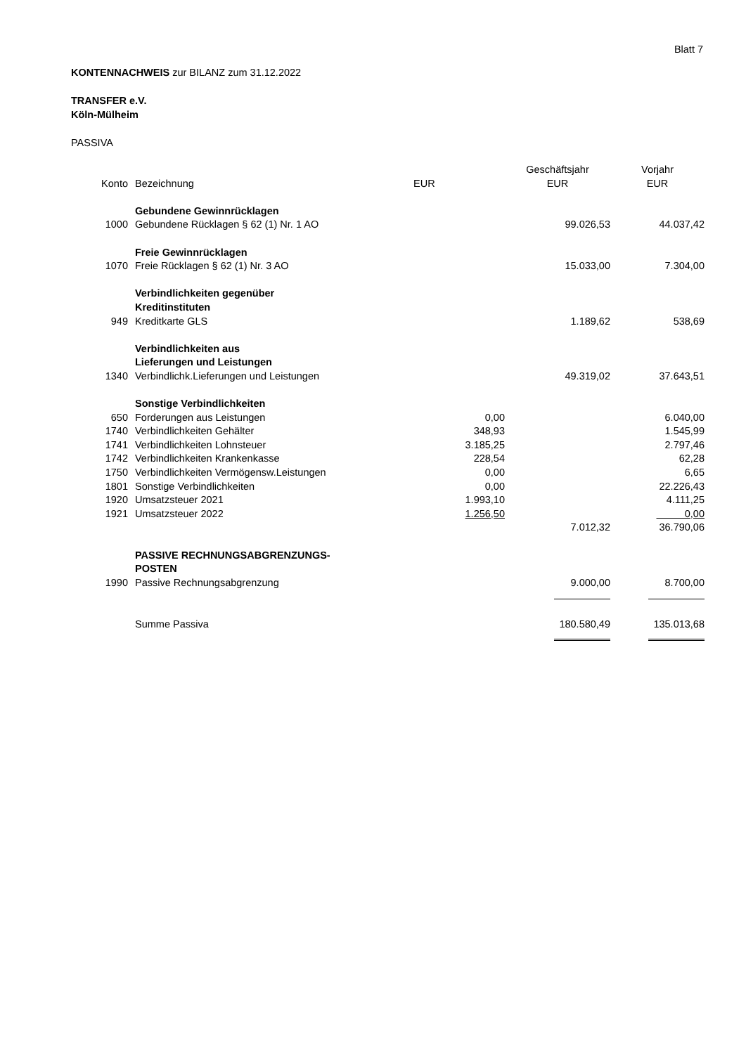Blatt 7
KONTENNACHWEIS zur BILANZ zum 31.12.2022
TRANSFER e.V.
Köln-Mülheim
PASSIVA
| | | | Geschäftsjahr | Vorjahr |
| --- | --- | --- | --- | --- |
| Konto | Bezeichnung | EUR | EUR | EUR |
| | Gebundene Gewinnrücklagen | | | |
| 1000 | Gebundene Rücklagen § 62 (1) Nr. 1 AO | | 99.026,53 | 44.037,42 |
| | Freie Gewinnrücklagen | | | |
| 1070 | Freie Rücklagen § 62 (1) Nr. 3 AO | | 15.033,00 | 7.304,00 |
| | Verbindlichkeiten gegenüber Kreditinstituten | | | |
| 949 | Kreditkarte GLS | | 1.189,62 | 538,69 |
| | Verbindlichkeiten aus Lieferungen und Leistungen | | | |
| 1340 | Verbindlichk.Lieferungen und Leistungen | | 49.319,02 | 37.643,51 |
| | Sonstige Verbindlichkeiten | | | |
| 650 | Forderungen aus Leistungen | 0,00 | | 6.040,00 |
| 1740 | Verbindlichkeiten Gehälter | 348,93 | | 1.545,99 |
| 1741 | Verbindlichkeiten Lohnsteuer | 3.185,25 | | 2.797,46 |
| 1742 | Verbindlichkeiten Krankenkasse | 228,54 | | 62,28 |
| 1750 | Verbindlichkeiten Vermögensw.Leistungen | 0,00 | | 6,65 |
| 1801 | Sonstige Verbindlichkeiten | 0,00 | | 22.226,43 |
| 1920 | Umsatzsteuer 2021 | 1.993,10 | | 4.111,25 |
| 1921 | Umsatzsteuer 2022 | 1.256,50 | | 0,00 |
| | | | 7.012,32 | 36.790,06 |
| | PASSIVE RECHNUNGSABGRENZUNGS- POSTEN | | | |
| 1990 | Passive Rechnungsabgrenzung | | 9.000,00 | 8.700,00 |
| | Summe Passiva | | 180.580,49 | 135.013,68 |